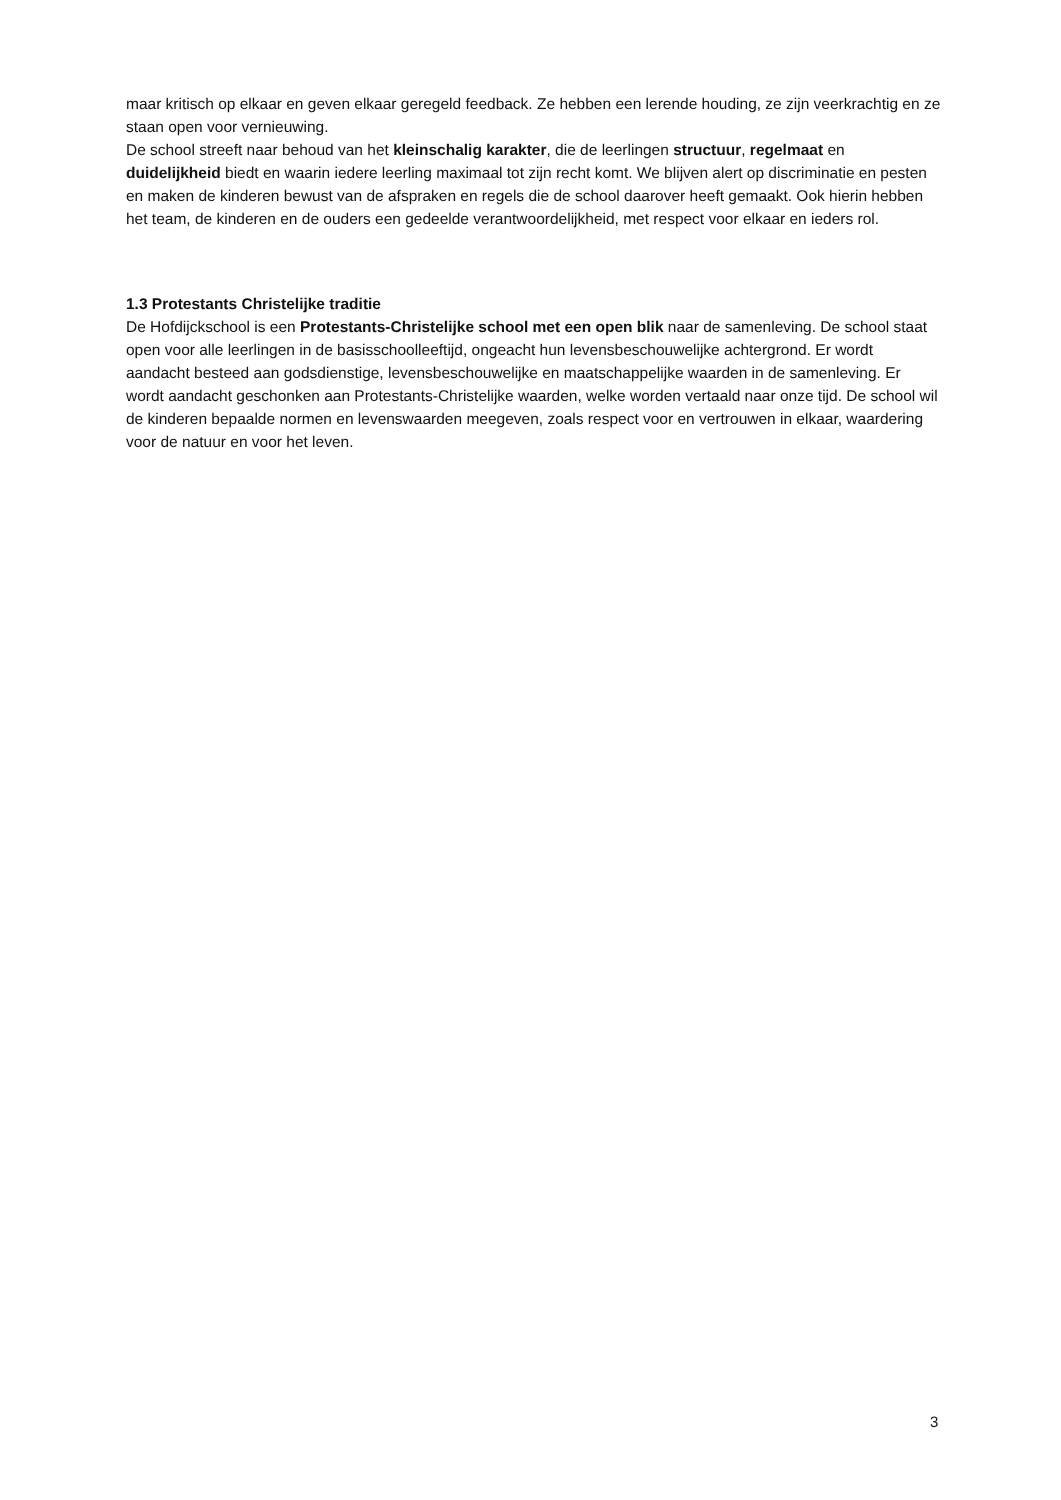maar kritisch op elkaar en geven elkaar geregeld feedback. Ze hebben een lerende houding, ze zijn veerkrachtig en ze staan open voor vernieuwing.
De school streeft naar behoud van het kleinschalig karakter, die de leerlingen structuur, regelmaat en duidelijkheid biedt en waarin iedere leerling maximaal tot zijn recht komt. We blijven alert op discriminatie en pesten en maken de kinderen bewust van de afspraken en regels die de school daarover heeft gemaakt. Ook hierin hebben het team, de kinderen en de ouders een gedeelde verantwoordelijkheid, met respect voor elkaar en ieders rol.
1.3 Protestants Christelijke traditie
De Hofdijckschool is een Protestants-Christelijke school met een open blik naar de samenleving. De school staat open voor alle leerlingen in de basisschoolleeftijd, ongeacht hun levensbeschouwelijke achtergrond. Er wordt aandacht besteed aan godsdienstige, levensbeschouwelijke en maatschappelijke waarden in de samenleving. Er wordt aandacht geschonken aan Protestants-Christelijke waarden, welke worden vertaald naar onze tijd. De school wil de kinderen bepaalde normen en levenswaarden meegeven, zoals respect voor en vertrouwen in elkaar, waardering voor de natuur en voor het leven.
3